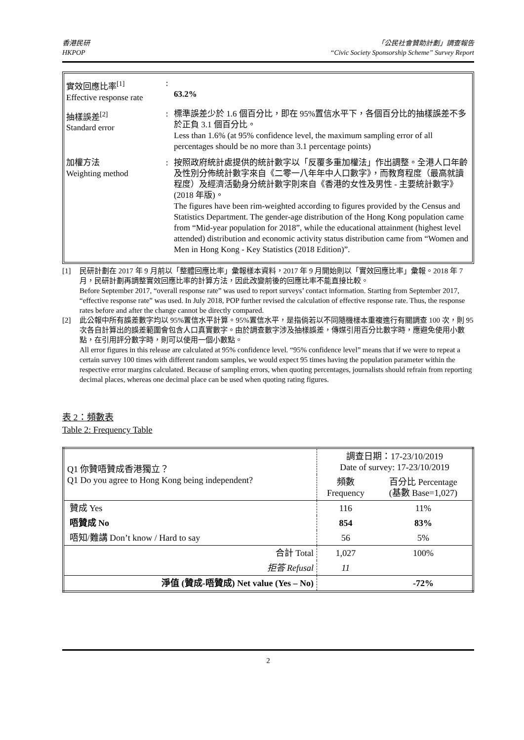香港民研
HKPOP
「公民社會贊助計劃」調查報告
“Civic Society Sponsorship Scheme” Survey Report
| 實效回應比率<sup>[1]</sup> Effective response rate | : | 63.2% |
| 抽樣誤差<sup>[2]</sup> Standard error | : | 標準誤差少於 1.6 個百分比，即在 95%置信水平下，各個百分比的抽樣誤差不多於正負 3.1 個百分比。 Less than 1.6% (at 95% confidence level, the maximum sampling error of all percentages should be no more than 3.1 percentage points) |
| 加權方法 Weighting method | : | 按照政府統計處提供的統計數字以「反覆多重加權法」作出調整。全港人口年齡及性別分佈統計數字來自《二零一八年年中人口數字》，而教育程度（最高就讀程度）及經濟活動身分統計數字則來自《香港的女性及男性 - 主要統計數字》(2018 年版)。 The figures have been rim-weighted according to figures provided by the Census and Statistics Department. The gender-age distribution of the Hong Kong population came from “Mid-year population for 2018”, while the educational attainment (highest level attended) distribution and economic activity status distribution came from “Women and Men in Hong Kong - Key Statistics (2018 Edition)”. |
[1] 民研計劃在 2017 年 9 月前以「整體回應比率」彙報樣本資料，2017 年 9 月開始則以「實效回應比率」彙報。2018 年 7 月，民研計劃再調整實效回應比率的計算方法，因此改變前後的回應比率不能直接比較。
Before September 2017, “overall response rate” was used to report surveys’ contact information. Starting from September 2017, “effective response rate” was used. In July 2018, POP further revised the calculation of effective response rate. Thus, the response rates before and after the change cannot be directly compared.
[2] 此公報中所有誤差數字均以 95%置信水平計算。95%置信水平，是指倘若以不同隨機樣本重複進行有關調查 100 次，則 95 次各自計算出的誤差範圍會包含人口真實數字。由於調查數字涉及抽樣誤差，傳媒引用百分比數字時，應避免使用小數點，在引用評分數字時，則可以使用一個小數點。
All error figures in this release are calculated at 95% confidence level. “95% confidence level” means that if we were to repeat a certain survey 100 times with different random samples, we would expect 95 times having the population parameter within the respective error margins calculated. Because of sampling errors, when quoting percentages, journalists should refrain from reporting decimal places, whereas one decimal place can be used when quoting rating figures.
表 2：頻數表
Table 2: Frequency Table
| Q1 你贊唔贊成香港獨立？ Q1 Do you agree to Hong Kong being independent? | 調查日期：17-23/10/2019 Date of survey: 17-23/10/2019 | |
| --- | --- | --- |
| | 頻數 Frequency | 百分比 Percentage (基數 Base=1,027) |
| 贊成 Yes | 116 | 11% |
| 唔贊成 No | 854 | 83% |
| 唔知/難講 Don’t know / Hard to say | 56 | 5% |
| 合計 Total | 1,027 | 100% |
| 拒答 Refusal | 11 | |
| 淨值 (贊成-唔贊成) Net value (Yes – No) | | -72% |
2